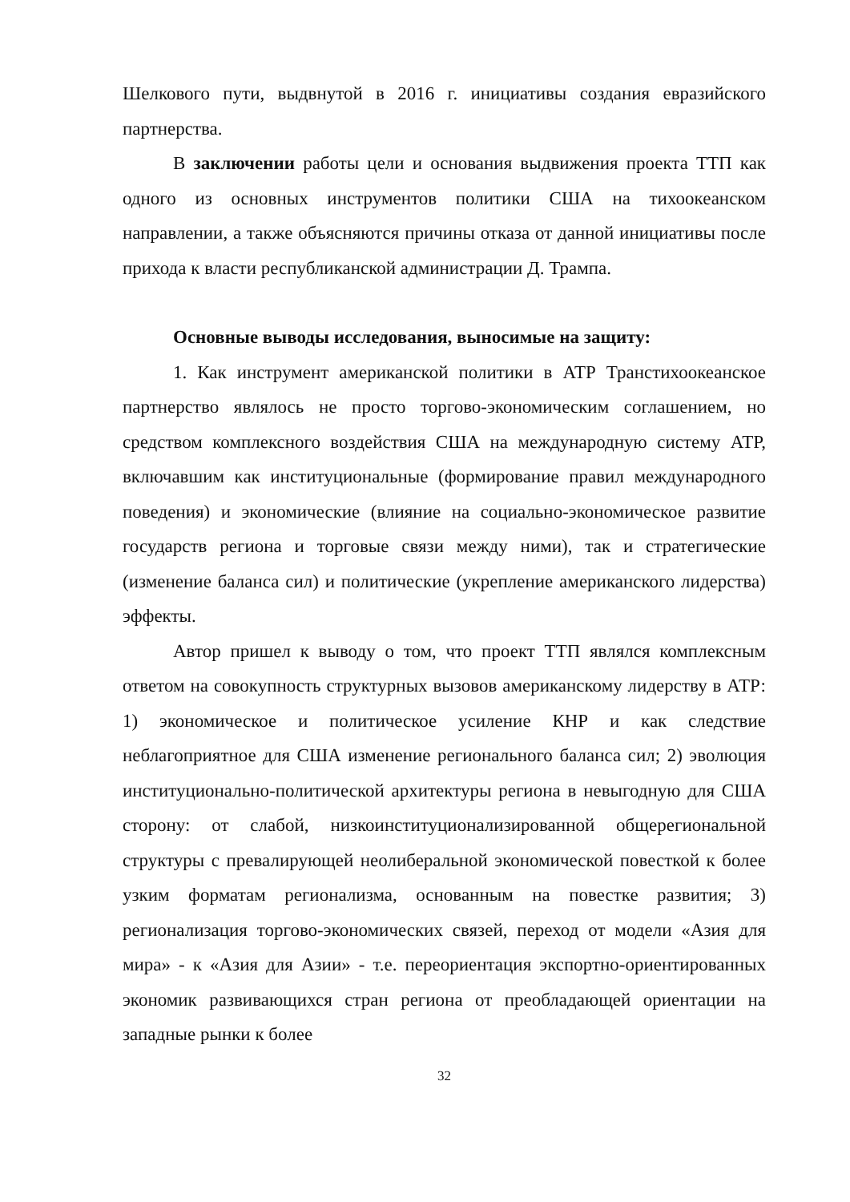Шелкового пути, выдвнутой в 2016 г. инициативы создания евразийского партнерства.
В заключении работы цели и основания выдвижения проекта ТТП как одного из основных инструментов политики США на тихоокеанском направлении, а также объясняются причины отказа от данной инициативы после прихода к власти республиканской администрации Д. Трампа.
Основные выводы исследования, выносимые на защиту:
1. Как инструмент американской политики в АТР Транстихоокеанское партнерство являлось не просто торгово-экономическим соглашением, но средством комплексного воздействия США на международную систему АТР, включавшим как институциональные (формирование правил международного поведения) и экономические (влияние на социально-экономическое развитие государств региона и торговые связи между ними), так и стратегические (изменение баланса сил) и политические (укрепление американского лидерства) эффекты.
Автор пришел к выводу о том, что проект ТТП являлся комплексным ответом на совокупность структурных вызовов американскому лидерству в АТР: 1) экономическое и политическое усиление КНР и как следствие неблагоприятное для США изменение регионального баланса сил; 2) эволюция институционально-политической архитектуры региона в невыгодную для США сторону: от слабой, низкоинституционализированной общерегиональной структуры с превалирующей неолиберальной экономической повесткой к более узким форматам регионализма, основанным на повестке развития; 3) регионализация торгово-экономических связей, переход от модели «Азия для мира» - к «Азия для Азии» - т.е. переориентация экспортно-ориентированных экономик развивающихся стран региона от преобладающей ориентации на западные рынки к более
32